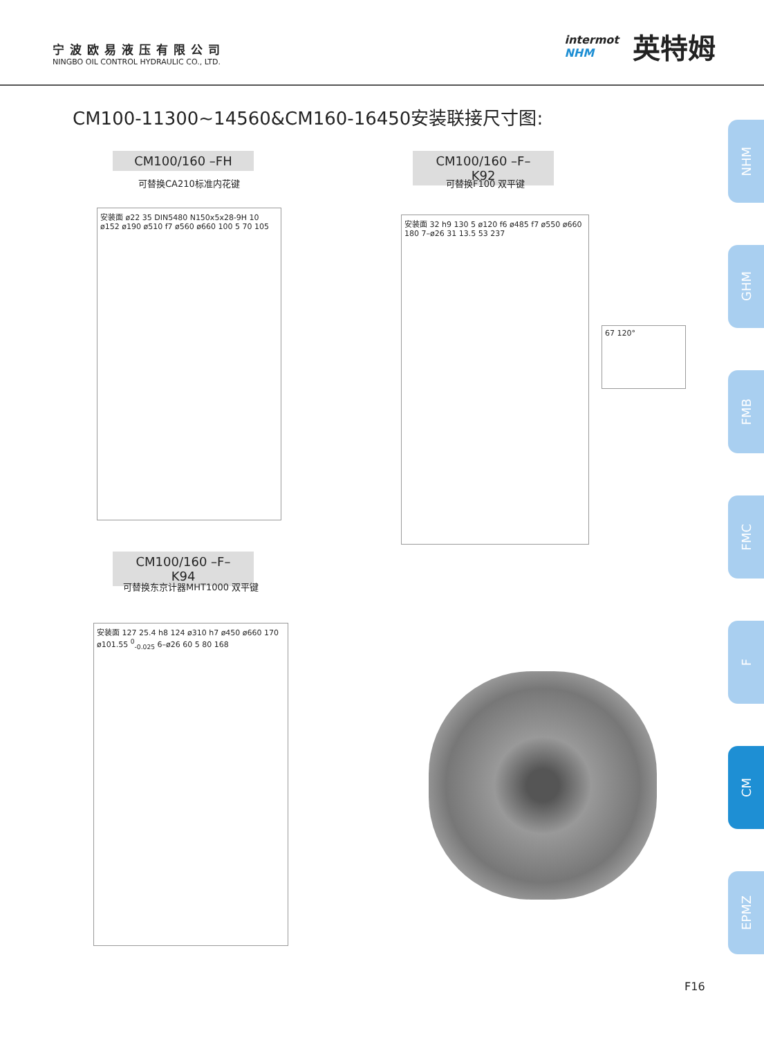宁波欧易液压有限公司
NINGBO OIL CONTROL HYDRAULIC CO., LTD.
intermot
NHM
英特姆
CM100-11300~14560&CM160-16450安装联接尺寸图:
CM100/160 –FH
可替换CA210标准内花键
CM100/160 –F–K92
可替换F100 双平键
安装面 ø22 35 DIN5480 N150x5x28-9H 10 ø152 ø190 ø510 f7 ø560 ø660 100 5 70 105
安装面 32 h9 130 5 ø120 f6 ø485 f7 ø550 ø660 180 7–ø26 31 13.5 53 237
67 120°
CM100/160 –F–K94
可替换东京计器MHT1000 双平键
安装面 127 25.4 h8 124 ø310 h7 ø450 ø660 170 ø101.55 <sup>0</sup><sub>-0.025</sub> 6–ø26 60 5 80 168
NHM
GHM
FMB
FMC
F
CM
EPMZ
F16